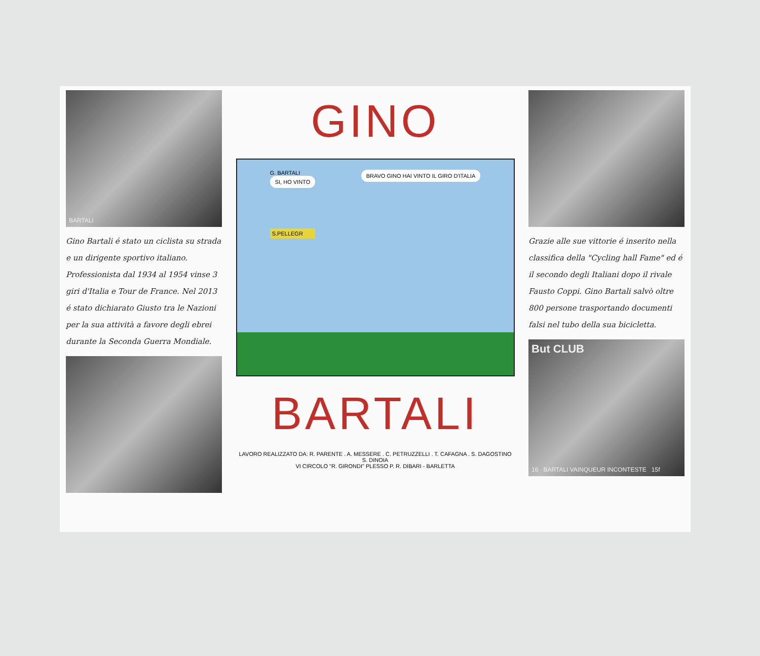BARTALI
Gino Bartali é stato un ciclista su strada e un dirigente sportivo italiano. Professionista dal 1934 al 1954 vinse 3 giri d'Italia e Tour de France. Nel 2013 é stato dichiarato Giusto tra le Nazioni per la sua attività a favore degli ebrei durante la Seconda Guerra Mondiale.
GINO
G. BARTALI
SI, HO VINTO
S.PELLEGR
BRAVO GINO HAI VINTO IL GIRO D'ITALIA
BARTALI
LAVORO REALIZZATO DA: R. PARENTE . A. MESSERE . C. PETRUZZELLI . T. CAFAGNA . S. DAGOSTINO
S. DINOIA
VI CIRCOLO "R. GIRONDI" PLESSO P. R. DIBARI - BARLETTA
Grazie alle sue vittorie é inserito nella classifica della "Cycling hall Fame" ed é il secondo degli Italiani dopo il rivale Fausto Coppi. Gino Bartali salvò oltre 800 persone trasportando documenti falsi nel tubo della sua bicicletta.
But CLUB
16 BARTALI VAINQUEUR INCONTESTE 15f